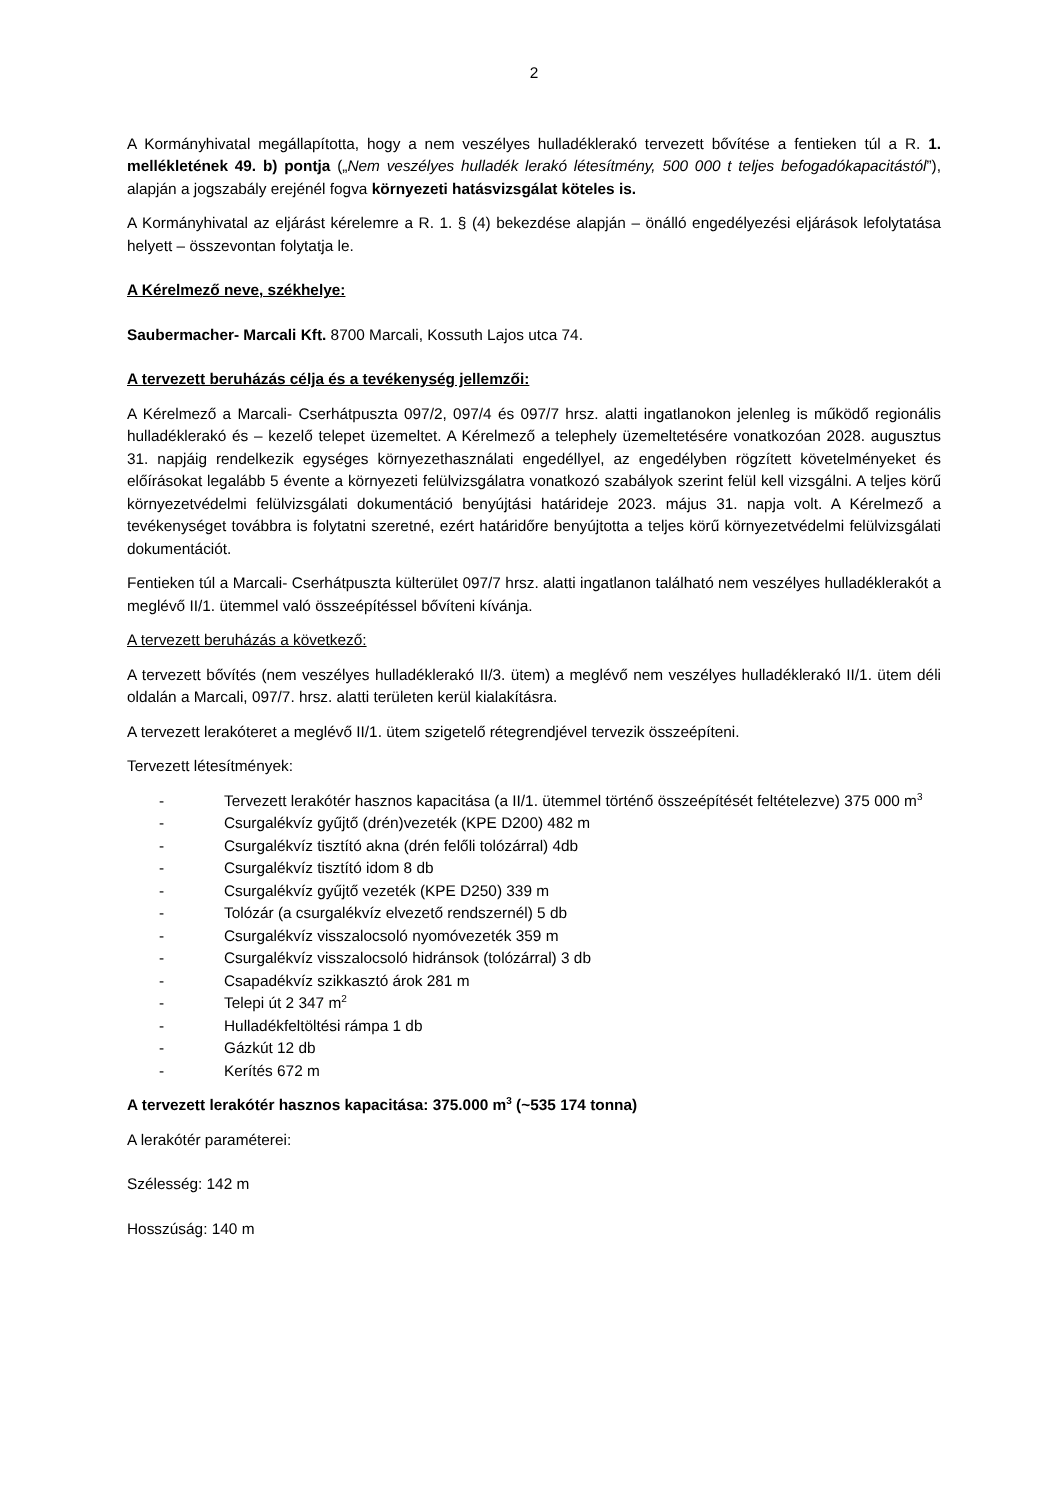2
A Kormányhivatal megállapította, hogy a nem veszélyes hulladéklerakó tervezett bővítése a fentieken túl a R. 1. mellékletének 49. b) pontja („Nem veszélyes hulladék lerakó létesítmény, 500 000 t teljes befogadókapacitástól”), alapján a jogszabály erejénél fogva környezeti hatásvizsgálat köteles is.
A Kormányhivatal az eljárást kérelemre a R. 1. § (4) bekezdése alapján – önálló engedélyezési eljárások lefolytatása helyett – összevontan folytatja le.
A Kérelmező neve, székhelye:
Saubermacher- Marcali Kft. 8700 Marcali, Kossuth Lajos utca 74.
A tervezett beruházás célja és a tevékenység jellemzői:
A Kérelmező a Marcali- Cserhátpuszta 097/2, 097/4 és 097/7 hrsz. alatti ingatlanokon jelenleg is működő regionális hulladéklerakó és – kezelő telepet üzemeltet. A Kérelmező a telephely üzemeltetésére vonatkozóan 2028. augusztus 31. napjáig rendelkezik egységes környezethasználati engedéllyel, az engedélyben rögzített követelményeket és előírásokat legalább 5 évente a környezeti felülvizsgálatra vonatkozó szabályok szerint felül kell vizsgálni. A teljes körű környezetvédelmi felülvizsgálati dokumentáció benyújtási határideje 2023. május 31. napja volt. A Kérelmező a tevékenységet továbbra is folytatni szeretné, ezért határidőre benyújtotta a teljes körű környezetvédelmi felülvizsgálati dokumentációt.
Fentieken túl a Marcali- Cserhátpuszta külterület 097/7 hrsz. alatti ingatlanon található nem veszélyes hulladéklerakót a meglévő II/1. ütemmel való összeépítéssel bővíteni kívánja.
A tervezett beruházás a következő:
A tervezett bővítés (nem veszélyes hulladéklerakó II/3. ütem) a meglévő nem veszélyes hulladéklerakó II/1. ütem déli oldalán a Marcali, 097/7. hrsz. alatti területen kerül kialakításra.
A tervezett lerakóteret a meglévő II/1. ütem szigetelő rétegrendjével tervezik összeépíteni.
Tervezett létesítmények:
- Tervezett lerakótér hasznos kapacitása (a II/1. ütemmel történő összeépítését feltételezve) 375 000 m<sup>3</sup>
- Csurgalékvíz gyűjtő (drén)vezeték (KPE D200) 482 m
- Csurgalékvíz tisztító akna (drén felőli tolózárral) 4db
- Csurgalékvíz tisztító idom 8 db
- Csurgalékvíz gyűjtő vezeték (KPE D250) 339 m
- Tolózár (a csurgalékvíz elvezető rendszernél) 5 db
- Csurgalékvíz visszalocsoló nyomóvezeték 359 m
- Csurgalékvíz visszalocsoló hidránsok (tolózárral) 3 db
- Csapadékvíz szikkasztó árok 281 m
- Telepi út 2 347 m<sup>2</sup>
- Hulladékfeltöltési rámpa 1 db
- Gázkút 12 db
- Kerítés 672 m
A tervezett lerakótér hasznos kapacitása: 375.000 m<sup>3</sup> (~535 174 tonna)
A lerakótér paraméterei:
Szélesség: 142 m
Hosszúság: 140 m